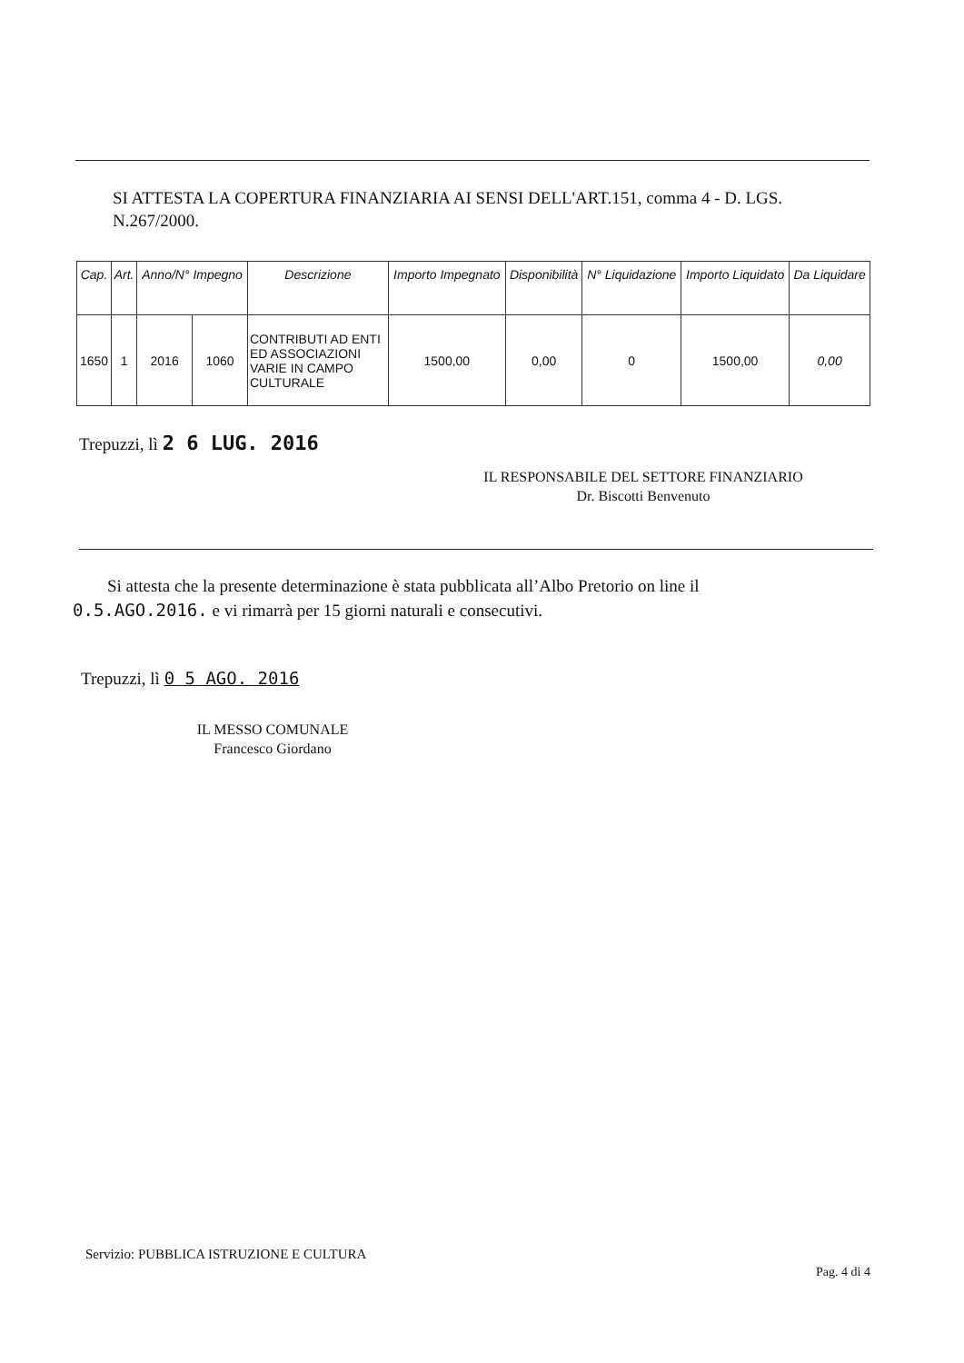SI ATTESTA LA COPERTURA FINANZIARIA AI SENSI DELL'ART.151, comma 4 - D. LGS. N.267/2000.
| Cap. | Art. | Anno/N° Impegno | | Descrizione | Importo Impegnato | Disponibilità | N° Liquidazione | Importo Liquidato | Da Liquidare |
| --- | --- | --- | --- | --- | --- | --- | --- | --- | --- |
| 1650 | 1 | 2016 | 1060 | CONTRIBUTI AD ENTI ED ASSOCIAZIONI VARIE IN CAMPO CULTURALE | 1500,00 | 0,00 | 0 | 1500,00 | 0,00 |
Trepuzzi, lì 2 6 LUG. 2016
IL RESPONSABILE DEL SETTORE FINANZIARIO
Dr. Biscotti Benvenuto
Si attesta che la presente determinazione è stata pubblicata all’Albo Pretorio on line il 0.5.AGO.2016. e vi rimarrà per 15 giorni naturali e consecutivi.
Trepuzzi, lì 0 5 AGO. 2016
IL MESSO COMUNALE
Francesco Giordano
Servizio: PUBBLICA ISTRUZIONE E CULTURA
Pag. 4 di 4